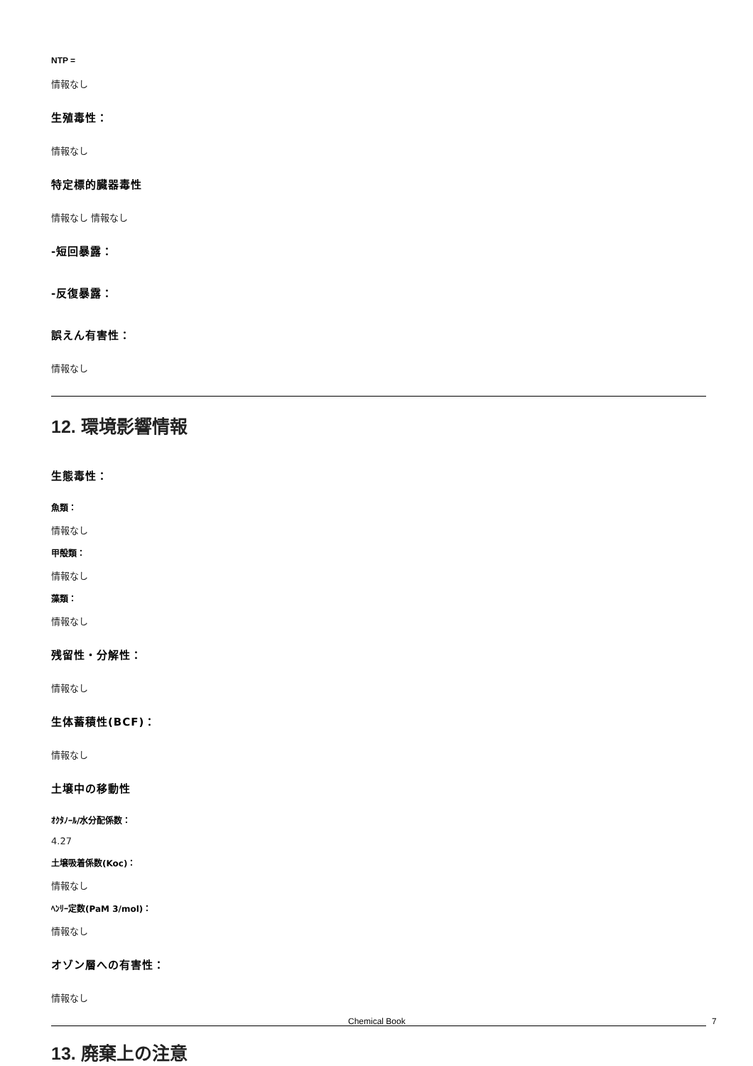NTP =
情報なし
生殖毒性：
情報なし
特定標的臓器毒性
情報なし 情報なし
-短回暴露：
-反復暴露：
誤えん有害性：
情報なし
12. 環境影響情報
生態毒性：
魚類：
情報なし
甲殻類：
情報なし
藻類：
情報なし
残留性・分解性：
情報なし
生体蓄積性(BCF)：
情報なし
土壌中の移動性
ｵｸﾀﾉｰﾙ/水分配係数：
4.27
土壌吸着係数(Koc)：
情報なし
ﾍﾝﾘｰ定数(PaM 3/mol)：
情報なし
オゾン層への有害性：
情報なし
13. 廃棄上の注意
Chemical Book 7